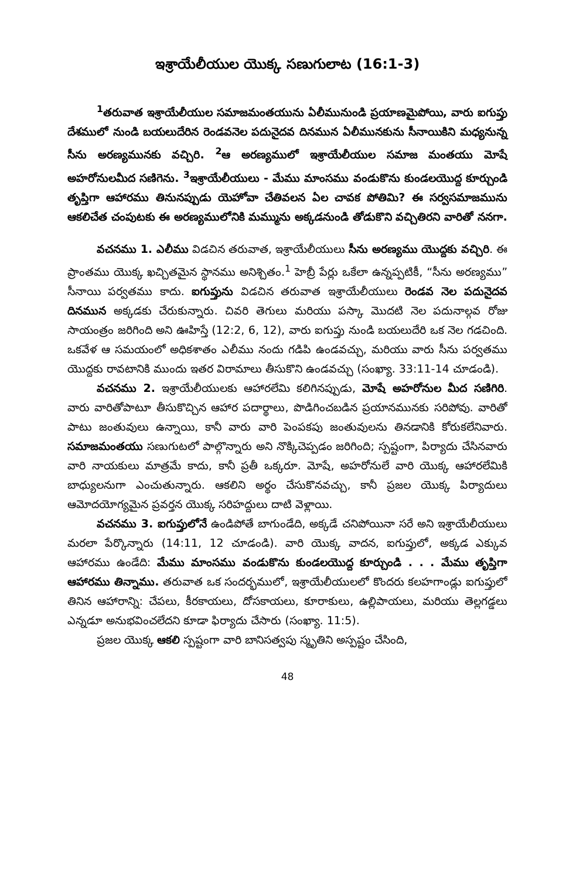ఇశ్రాయేలీయుల యొక్క సణుగులాట (16:1-3)
<sup>1</sup> తరువాత ఇశ్రాయేలీయుల సమాజమంతయును ఏలీమునుండి ప్రయాణమైపోయి, వారు ఐగుప్తు దేశములో నుండి బయలుదేరిన రెండవనెల పదునైదవ దినమున ఏలీమునకును సీనాయికిని మధ్యనున్న సీను అరణ్యమునకు వచ్చిరి. <sup>2</sup>ఆ అరణ్యములో ఇశ్రాయేలీయుల సమాజ మంతయు మోషే అహరోనులమీద సణిగెను. <sup>3</sup>ఇశ్రాయేలీయులు - మేము మాంసము వండుకొను కుండలయొద్ద కూర్చుండి తృప్తిగా ఆహారము తినునప్పుడు యెహోవా చేతివలన ఏల చావక పోతిమి? ఈ సర్వసమాజమును ఆకలిచేత చంపుటకు ఈ అరణ్యములోనికి మమ్మును అక్కడనుండి తోడుకొని వచ్చితిరని వారితో ననగా.
వచనము 1. ఎలీము విడచిన తరువాత, ఇశ్రాయేలీయులు సీను అరణ్యము యొద్దకు వచ్చిరి. ఈ ప్రాంతము యొక్క ఖచ్చితమైన స్థానము అనిశ్చితం.<sup>1</sup> హెబ్రీ పేర్లు ఒకేలా ఉన్నప్పటికీ, “సీను అరణ్యము” సీనాయి పర్వతము కాదు. ఐగుప్తును విడచిన తరువాత ఇశ్రాయేలీయులు రెండవ నెల పదునైదవ దినమున అక్కడకు చేరుకున్నారు. చివరి తెగులు మరియు పస్కా మొదటి నెల పదునాల్గవ రోజు సాయంత్రం జరిగింది అని ఊహిస్తే (12:2, 6, 12), వారు ఐగుప్తు నుండి బయలుదేరి ఒక నెల గడచింది. ఒకవేళ ఆ సమయంలో అధికశాతం ఎలీము నందు గడిపి ఉండవచ్చు, మరియు వారు సీను పర్వతము యొద్దకు రావటానికి ముందు ఇతర విరామాలు తీసుకొని ఉండవచ్చు (సంఖ్యా. 33:11-14 చూడండి).
వచనము 2. ఇశ్రాయేలీయులకు ఆహారలేమి కలిగినప్పుడు, మోషే అహరోనుల మీద సణిగిరి. వారు వారితోపాటూ తీసుకొచ్చిన ఆహార పదార్థాలు, పొడిగించబడిన ప్రయానమునకు సరిపోవు. వారితో పాటు జంతువులు ఉన్నాయి, కానీ వారు వారి పెంపకపు జంతువులను తినడానికి కోరుకలేనివారు. సమాజమంతయు సణుగుటలో పాల్గొన్నారు అని నొక్కిచెప్పడం జరిగింది; స్పష్టంగా, పిర్యాదు చేసినవారు వారి నాయకులు మాత్రమే కాదు, కానీ ప్రతీ ఒక్కరూ. మోషే, అహరోనులే వారి యొక్క ఆహారలేమికి బాధ్యులనుగా ఎంచుతున్నారు. ఆకలిని అర్థం చేసుకొనవచ్చు, కానీ ప్రజల యొక్క పిర్యాదులు ఆమోదయోగ్యమైన ప్రవర్తన యొక్క సరిహద్దులు దాటి వెళ్లాయి.
వచనము 3. ఐగుప్తులోనే ఉండిపోతే బాగుండేది, అక్కడే చనిపోయినా సరే అని ఇశ్రాయేలీయులు మరలా పేర్కొన్నారు (14:11, 12 చూడండి). వారి యొక్క వాదన, ఐగుప్తులో, అక్కడ ఎక్కువ ఆహారము ఉండేది: మేము మాంసము వండుకొను కుండలయొద్ద కూర్చుండి . . . మేము తృప్తిగా ఆహారము తిన్నాము. తరువాత ఒక సందర్భములో, ఇశ్రాయేలీయులలో కొందరు కలహగాండ్లు ఐగుప్తులో తినిన ఆహారాన్ని: చేపలు, కీరకాయలు, దోసకాయలు, కూరాకులు, ఉల్లిపాయలు, మరియు తెల్లగడ్డలు ఎన్నడూ అనుభవించలేదని కూడా ఫిర్యాదు చేసారు (సంఖ్యా. 11:5).
ప్రజల యొక్క ఆకలి స్పష్టంగా వారి బానిసత్వపు స్మృతిని అస్పష్టం చేసింది,
48